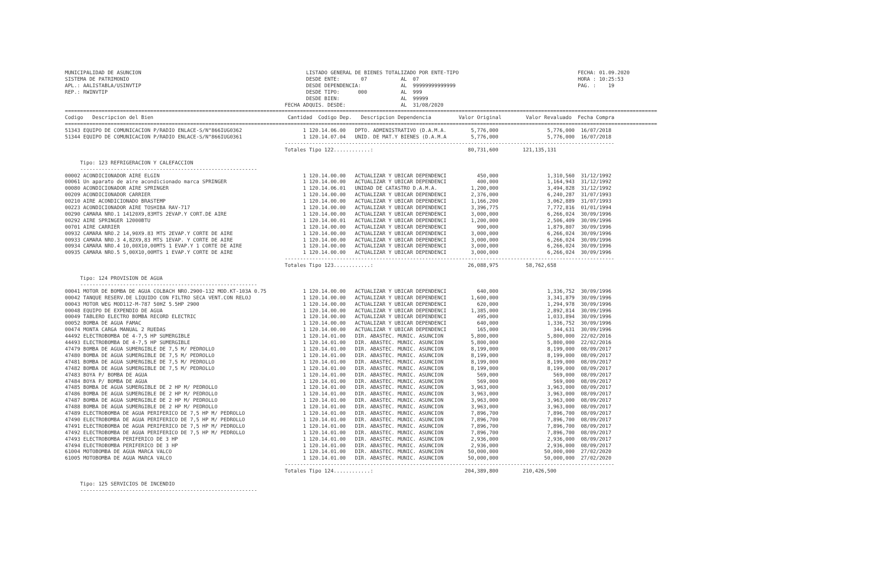MUNICIPALIDAD DE ASUNCION                                                      LISTADO GENERAL DE BIENES TOTALIZADO POR ENTE-TIPO                                       FECHA: 01.09.2020
SISTEMA DE PATRIMONIO                                                          DESDE ENTE:       07           AL  07                                                    HORA : 10:25:53
APL.: AALISTABLA/USINVTIP                                                      DESDE DEPENDENCIA:             AL  99999999999999                                        PAG. :    19
REP.: RWINVTIP                                                                 DESDE TIPO:      000           AL  999
                                                                               DESDE BIEN:                    AL  99999
                                                                        FECHA ADQUIS. DESDE:                  AL  31/08/2020
==================================================================================================================================================================================================
Codigo   Descripcion del Bien                                            Cantidad  Codigo Dep.   Descripcion Dependencia         Valor Original        Valor Revaluado  Fecha Compra
==================================================================================================================================================================================================
51343 EQUIPO DE COMUNICACION P/RADIO ENLACE-S/N°866IUG0362                    1 120.14.06.00   DPTO. ADMINISTRATIVO (D.A.M.A.        5,776,000                5,776,000  16/07/2018
51344 EQUIPO DE COMUNICACION P/RADIO ENLACE-S/N°866IUG0361                    1 120.14.07.04   UNID. DE MAT.Y BIENES (D.A.M.A        5,776,000                5,776,000  16/07/2018
                                                                        ------------------------------------------------------------------------------------------------------------
                                                                        Totales Tipo 122............:                               80,731,600        121,135,131

     Tipo: 123 REFRIGERACION Y CALEFACCION
     ----------------------------------------------------------
00002 ACONDICIONADOR AIRE ELGIN                                               1 120.14.00.00   ACTUALIZAR Y UBICAR DEPENDENCI          450,000                1,310,560  31/12/1992
00061 Un aparato de aire acondicionado marca SPRINGER                         1 120.14.00.00   ACTUALIZAR Y UBICAR DEPENDENCI          400,000                1,164,943  31/12/1992
00080 ACONDICIONADOR AIRE SPRINGER                                            1 120.14.06.01   UNIDAD DE CATASTRO D.A.M.A.           1,200,000                3,494,828  31/12/1992
00209 ACONDICIONADOR CARRIER                                                  1 120.14.00.00   ACTUALIZAR Y UBICAR DEPENDENCI        2,376,000                6,240,287  31/07/1993
00210 AIRE ACONDICIONADO BRASTEMP                                             1 120.14.00.00   ACTUALIZAR Y UBICAR DEPENDENCI        1,166,200                3,062,889  31/07/1993
00223 ACONDICIONADOR AIRE TOSHIBA RAV-717                                     1 120.14.00.00   ACTUALIZAR Y UBICAR DEPENDENCI        3,396,775                7,772,816  01/01/1994
00290 CAMARA NRO.1 14120X9,83MTS 2EVAP.Y CORT.DE AIRE                         1 120.14.00.00   ACTUALIZAR Y UBICAR DEPENDENCI        3,000,000                6,266,024  30/09/1996
00292 AIRE SPRINGER 12000BTU                                                  1 120.14.00.01   ACTUALIZAR Y UBICAR DEPENDENCI        1,200,000                2,506,409  30/09/1996
00701 AIRE CARRIER                                                            1 120.14.00.00   ACTUALIZAR Y UBICAR DEPENDENCI          900,000                1,879,807  30/09/1996
00932 CAMARA NRO.2 14,90X9.83 MTS 2EVAP.Y CORTE DE AIRE                       1 120.14.00.00   ACTUALIZAR Y UBICAR DEPENDENCI        3,000,000                6,266,024  30/09/1996
00933 CAMARA NRO.3 4,82X9,83 MTS 1EVAP. Y CORTE DE AIRE                       1 120.14.00.00   ACTUALIZAR Y UBICAR DEPENDENCI        3,000,000                6,266,024  30/09/1996
00934 CAMARA NRO.4 10,00X10,00MTS 1 EVAP.Y 1 CORTE DE AIRE                    1 120.14.00.00   ACTUALIZAR Y UBICAR DEPENDENCI        3,000,000                6,266,024  30/09/1996
00935 CAMARA NRO.5 5,00X10,00MTS 1 EVAP.Y CORTE DE AIRE                       1 120.14.00.00   ACTUALIZAR Y UBICAR DEPENDENCI        3,000,000                6,266,024  30/09/1996
                                                                        ------------------------------------------------------------------------------------------------------------
                                                                        Totales Tipo 123............:                               26,088,975         58,762,658

     Tipo: 124 PROVISION DE AGUA
     ----------------------------------------------------------
00041 MOTOR DE BOMBA DE AGUA COLBACH NRO.2900-132 MOD.KT-103A 0.75            1 120.14.00.00   ACTUALIZAR Y UBICAR DEPENDENCI          640,000                1,336,752  30/09/1996
00042 TANQUE RESERV.DE LIQUIDO CON FILTRO SECA VENT.CON RELOJ                 1 120.14.00.00   ACTUALIZAR Y UBICAR DEPENDENCI        1,600,000                3,341,879  30/09/1996
00043 MOTOR WEG MOD112-M-787 50HZ 5.5HP 2900                                  1 120.14.00.00   ACTUALIZAR Y UBICAR DEPENDENCI          620,000                1,294,978  30/09/1996
00048 EQUIPO DE EXPENDIO DE AGUA                                              1 120.14.00.00   ACTUALIZAR Y UBICAR DEPENDENCI        1,385,000                2,892,814  30/09/1996
00049 TABLERO ELECTRO BOMBA RECORD ELECTRIC                                   1 120.14.00.00   ACTUALIZAR Y UBICAR DEPENDENCI          495,000                1,033,894  30/09/1996
00052 BOMBA DE AGUA FAMAC                                                     1 120.14.00.00   ACTUALIZAR Y UBICAR DEPENDENCI          640,000                1,336,752  30/09/1996
00474 MONTA CARGA MANUAL 2 RUEDAS                                             1 120.14.00.00   ACTUALIZAR Y UBICAR DEPENDENCI          165,000                  344,631  30/09/1996
44492 ELECTROBOMBA DE 4-7,5 HP SUMERGIBLE                                     1 120.14.01.00   DIR. ABASTEC. MUNIC. ASUNCION         5,800,000                5,800,000  22/02/2016
44493 ELECTROBOMBA DE 4-7,5 HP SUMERGIBLE                                     1 120.14.01.00   DIR. ABASTEC. MUNIC. ASUNCION         5,800,000                5,800,000  22/02/2016
47479 BOMBA DE AGUA SUMERGIBLE DE 7,5 M/ PEDROLLO                             1 120.14.01.00   DIR. ABASTEC. MUNIC. ASUNCION         8,199,000                8,199,000  08/09/2017
47480 BOMBA DE AGUA SUMERGIBLE DE 7,5 M/ PEDROLLO                             1 120.14.01.00   DIR. ABASTEC. MUNIC. ASUNCION         8,199,000                8,199,000  08/09/2017
47481 BOMBA DE AGUA SUMERGIBLE DE 7,5 M/ PEDROLLO                             1 120.14.01.00   DIR. ABASTEC. MUNIC. ASUNCION         8,199,000                8,199,000  08/09/2017
47482 BOMBA DE AGUA SUMERGIBLE DE 7,5 M/ PEDROLLO                             1 120.14.01.00   DIR. ABASTEC. MUNIC. ASUNCION         8,199,000                8,199,000  08/09/2017
47483 BOYA P/ BOMBA DE AGUA                                                   1 120.14.01.00   DIR. ABASTEC. MUNIC. ASUNCION           569,000                  569,000  08/09/2017
47484 BOYA P/ BOMBA DE AGUA                                                   1 120.14.01.00   DIR. ABASTEC. MUNIC. ASUNCION           569,000                  569,000  08/09/2017
47485 BOMBA DE AGUA SUMERGIBLE DE 2 HP M/ PEDROLLO                            1 120.14.01.00   DIR. ABASTEC. MUNIC. ASUNCION         3,963,000                3,963,000  08/09/2017
47486 BOMBA DE AGUA SUMERGIBLE DE 2 HP M/ PEDROLLO                            1 120.14.01.00   DIR. ABASTEC. MUNIC. ASUNCION         3,963,000                3,963,000  08/09/2017
47487 BOMBA DE AGUA SUMERGIBLE DE 2 HP M/ PEDROLLO                            1 120.14.01.00   DIR. ABASTEC. MUNIC. ASUNCION         3,963,000                3,963,000  08/09/2017
47488 BOMBA DE AGUA SUMERGIBLE DE 2 HP M/ PEDROLLO                            1 120.14.01.00   DIR. ABASTEC. MUNIC. ASUNCION         3,963,000                3,963,000  08/09/2017
47489 ELECTROBOMBA DE AGUA PERIFERICO DE 7,5 HP M/ PEDROLLO                   1 120.14.01.00   DIR. ABASTEC. MUNIC. ASUNCION         7,896,700                7,896,700  08/09/2017
47490 ELECTROBOMBA DE AGUA PERIFERICO DE 7,5 HP M/ PEDROLLO                   1 120.14.01.00   DIR. ABASTEC. MUNIC. ASUNCION         7,896,700                7,896,700  08/09/2017
47491 ELECTROBOMBA DE AGUA PERIFERICO DE 7,5 HP M/ PEDROLLO                   1 120.14.01.00   DIR. ABASTEC. MUNIC. ASUNCION         7,896,700                7,896,700  08/09/2017
47492 ELECTROBOMBA DE AGUA PERIFERICO DE 7,5 HP M/ PEDROLLO                   1 120.14.01.00   DIR. ABASTEC. MUNIC. ASUNCION         7,896,700                7,896,700  08/09/2017
47493 ELECTROBOMBA PERIFERICO DE 3 HP                                         1 120.14.01.00   DIR. ABASTEC. MUNIC. ASUNCION         2,936,000                2,936,000  08/09/2017
47494 ELECTROBOMBA PERIFERICO DE 3 HP                                         1 120.14.01.00   DIR. ABASTEC. MUNIC. ASUNCION         2,936,000                2,936,000  08/09/2017
61004 MOTOBOMBA DE AGUA MARCA VALCO                                           1 120.14.01.00   DIR. ABASTEC. MUNIC. ASUNCION        50,000,000               50,000,000  27/02/2020
61005 MOTOBOMBA DE AGUA MARCA VALCO                                           1 120.14.01.00   DIR. ABASTEC. MUNIC. ASUNCION        50,000,000               50,000,000  27/02/2020
                                                                        ------------------------------------------------------------------------------------------------------------
                                                                        Totales Tipo 124............:                              204,389,800        210,426,500

     Tipo: 125 SERVICIOS DE INCENDIO
     ----------------------------------------------------------